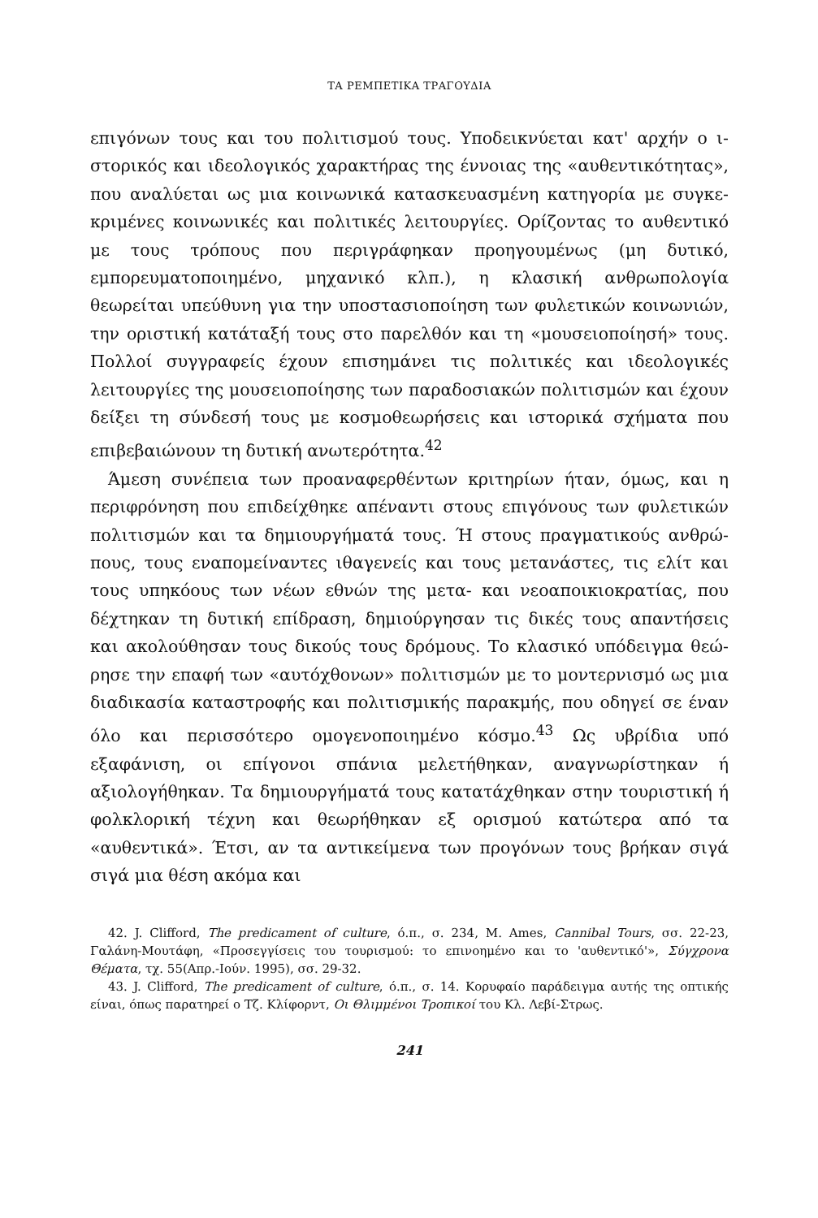ΤΑ ΡΕΜΠΕΤΙΚΑ ΤΡΑΓΟΥΔΙΑ
επιγόνων τους και του πολιτισμού τους. Υποδεικνύεται κατ' αρχήν ο ι­στορικός και ιδεολογικός χαρακτήρας της έννοιας της «αυθεντικότητας», που αναλύεται ως μια κοινωνικά κατασκευασμένη κατηγορία με συγκε­κριμένες κοινωνικές και πολιτικές λειτουργίες. Ορίζοντας το αυθεντικό με τους τρόπους που περιγράφηκαν προηγουμένως (μη δυτικό, εμπορευματο­ποιημένο, μηχανικό κλπ.), η κλασική ανθρωπολογία θεωρείται υπεύθυνη για την υποστασιοποίηση των φυλετικών κοινωνιών, την οριστική κατά­ταξή τους στο παρελθόν και τη «μουσειοποίησή» τους. Πολλοί συγγρα­φείς έχουν επισημάνει τις πολιτικές και ιδεολογικές λειτουργίες της μου­σειοποίησης των παραδοσιακών πολιτισμών και έχουν δείξει τη σύνδεσή τους με κοσμοθεωρήσεις και ιστορικά σχήματα που επιβεβαιώνουν τη δυτική ανωτερότητα.<sup>42</sup>
Άμεση συνέπεια των προαναφερθέντων κριτηρίων ήταν, όμως, και η περιφρόνηση που επιδείχθηκε απέναντι στους επιγόνους των φυλετικών πολιτισμών και τα δημιουργήματά τους. Ή στους πραγματικούς ανθρώ­πους, τους εναπομείναντες ιθαγενείς και τους μετανάστες, τις ελίτ και τους υπηκόους των νέων εθνών της μετα- και νεοαποικιοκρατίας, που δέχτηκαν τη δυτική επίδραση, δημιούργησαν τις δικές τους απαντήσεις και ακολούθησαν τους δικούς τους δρόμους. Το κλασικό υπόδειγμα θεώ­ρησε την επαφή των «αυτόχθονων» πολιτισμών με το μοντερνισμό ως μια διαδικασία καταστροφής και πολιτισμικής παρακμής, που οδηγεί σε έναν όλο και περισσότερο ομογενοποιημένο κόσμο.<sup>43</sup> Ως υβρίδια υπό εξαφάνιση, οι επίγονοι σπάνια μελετήθηκαν, αναγνωρίστηκαν ή αξιολογήθηκαν. Τα δημιουργήματά τους κατατάχθηκαν στην τουριστική ή φολκλορική τέχνη και θεωρήθηκαν εξ ορισμού κατώτερα από τα «αυθεντικά». Έτσι, αν τα αντικείμενα των προγόνων τους βρήκαν σιγά σιγά μια θέση ακόμα και
42. J. Clifford, The predicament of culture, ό.π., σ. 234, M. Ames, Cannibal Tours, σσ. 22-23, Γαλάνη-Μουτάφη, «Προσεγγίσεις του τουρισμού: το επινοημένο και το 'αυθε­ντικό'», Σύγχρονα Θέματα, τχ. 55(Απρ.-Ιούν. 1995), σσ. 29-32.
43. J. Clifford, The predicament of culture, ό.π., σ. 14. Κορυφαίο παράδειγμα αυτής της οπτικής είναι, όπως παρατηρεί ο Τζ. Κλίφορντ, Οι Θλιμμένοι Τροπικοί του Κλ. Λεβί-Στρως.
241